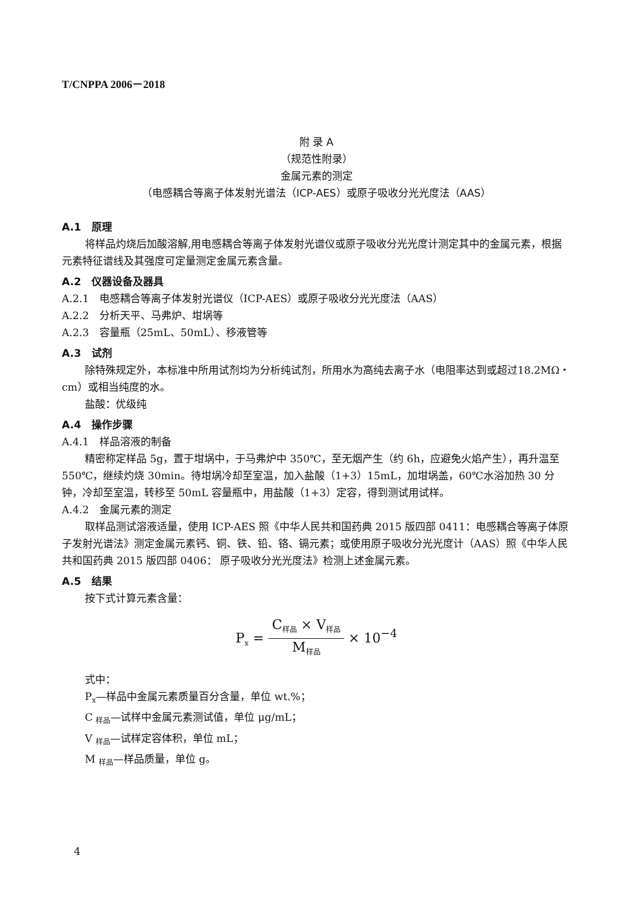T/CNPPA 2006－2018
附 录 A
（规范性附录）
金属元素的测定
（电感耦合等离子体发射光谱法（ICP-AES）或原子吸收分光光度法（AAS）
A.1　原理
将样品灼烧后加酸溶解,用电感耦合等离子体发射光谱仪或原子吸收分光光度计测定其中的金属元素，根据元素特征谱线及其强度可定量测定金属元素含量。
A.2　仪器设备及器具
A.2.1　电感耦合等离子体发射光谱仪（ICP-AES）或原子吸收分光光度法（AAS）
A.2.2　分析天平、马弗炉、坩埚等
A.2.3　容量瓶（25mL、50mL）、移液管等
A.3　试剂
除特殊规定外，本标准中所用试剂均为分析纯试剂，所用水为高纯去离子水（电阻率达到或超过18.2MΩ・cm）或相当纯度的水。
盐酸：优级纯
A.4　操作步骤
A.4.1　样品溶液的制备
精密称定样品 5g，置于坩埚中，于马弗炉中 350℃，至无烟产生（约 6h，应避免火焰产生），再升温至 550℃，继续灼烧 30min。待坩埚冷却至室温，加入盐酸（1+3）15mL，加坩埚盖，60℃水浴加热 30 分钟，冷却至室温，转移至 50mL 容量瓶中，用盐酸（1+3）定容，得到测试用试样。
A.4.2　金属元素的测定
取样品测试溶液适量，使用 ICP-AES 照《中华人民共和国药典 2015 版四部 0411：电感耦合等离子体原子发射光谱法》测定金属元素钙、铜、铁、铅、铬、镉元素；或使用原子吸收分光光度计（AAS）照《中华人民共和国药典 2015 版四部 0406： 原子吸收分光光度法》检测上述金属元素。
A.5　结果
按下式计算元素含量：
P<sub>x</sub> = C<sub>样品</sub> × V<sub>样品</sub> M<sub>样品</sub> × 10<sup>−4</sup>
式中：
P<sub>x</sub>—样品中金属元素质量百分含量，单位 wt.%；
C <sub>样品</sub>—试样中金属元素测试值，单位 μg/mL；
V <sub>样品</sub>—试样定容体积，单位 mL；
M <sub>样品</sub>—样品质量，单位 g。
4